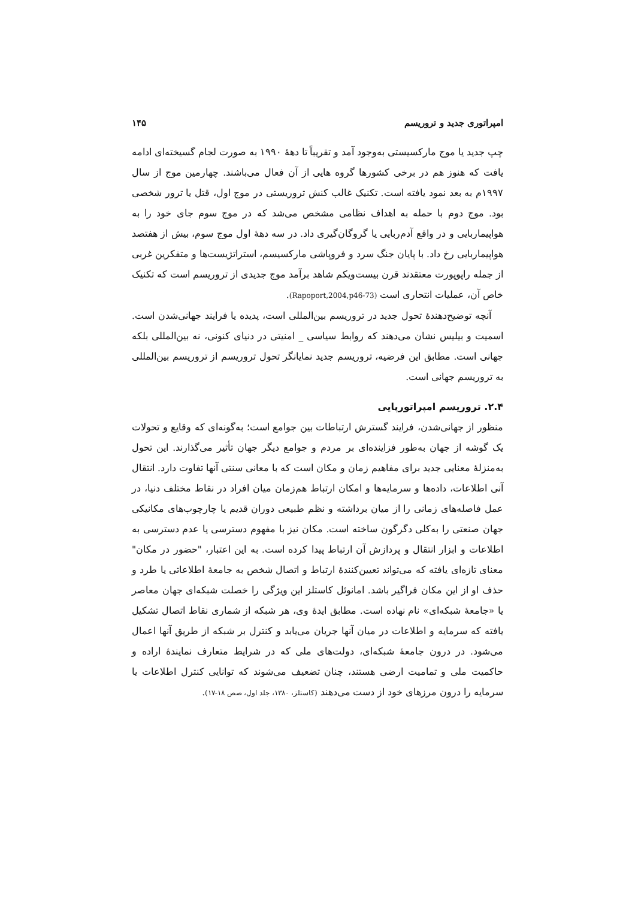امپراتوری جدید و تروریسم ۱۴۵
چپ جدید یا موج مارکسیستی به‌وجود آمد و تقریباً تا دههٔ ۱۹۹۰ به صورت لجام گسیخته‌ای ادامه یافت که هنوز هم در برخی کشورها گروه هایی از آن فعال می‌باشند. چهارمین موج از سال ۱۹۹۷م به بعد نمود یافته است. تکنیک غالب کنش تروریستی در موج اول، قتل یا ترور شخصی بود. موج دوم با حمله به اهداف نظامی مشخص می‌شد که در موج سوم جای خود را به هواپیماربایی و در واقع آدم‌ربایی یا گروگان‌گیری داد. در سه دههٔ اول موج سوم، بیش از هفتصد هواپیماربایی رخ داد. با پایان جنگ سرد و فروپاشی مارکسیسم، استراتژیست‌ها و متفکرین غربی از جمله راپوپورت معتقدند قرن بیست‌ویکم شاهد برآمد موج جدیدی از تروریسم است که تکنیک خاص آن، عملیات انتحاری است (Rapoport,2004,p46-73).
آنچه توضیح‌دهندهٔ تحول جدید در تروریسم بین‌المللی است، پدیده یا فرایند جهانی‌شدن است. اسمیت و بیلیس نشان می‌دهند که روابط سیاسی _ امنیتی در دنیای کنونی، نه بین‌المللی بلکه جهانی است. مطابق این فرضیه، تروریسم جدید نمایانگر تحول تروریسم از تروریسم بین‌المللی به تروریسم جهانی است.
۲.۴. تروریسم امپراتورپایی
منظور از جهانی‌شدن، فرایند گسترش ارتباطات بین جوامع است؛ به‌گونه‌ای که وقایع و تحولات یک گوشه از جهان به‌طور فزاینده‌ای بر مردم و جوامع دیگر جهان تأثیر می‌گذارند. این تحول به‌منزلهٔ معنایی جدید برای مفاهیم زمان و مکان است که با معانی سنتی آنها تفاوت دارد. انتقال آنی اطلاعات، داده‌ها و سرمایه‌ها و امکان ارتباط هم‌زمان میان افراد در نقاط مختلف دنیا، در عمل فاصله‌های زمانی را از میان برداشته و نظم طبیعی دوران قدیم یا چارچوب‌های مکانیکی جهان صنعتی را به‌کلی دگرگون ساخته است. مکان نیز با مفهوم دسترسی یا عدم دسترسی به اطلاعات و ابزار انتقال و پردازش آن ارتباط پیدا کرده است. به این اعتبار، "حضور در مکان" معنای تازه‌ای یافته که می‌تواند تعیین‌کنندهٔ ارتباط و اتصال شخص به جامعهٔ اطلاعاتی یا طرد و حذف او از این مکان فراگیر باشد. امانوئل کاستلز این ویژگی را خصلت شبکه‌ای جهان معاصر یا «جامعهٔ شبکه‌ای» نام نهاده است. مطابق ایدهٔ وی، هر شبکه از شماری نقاط اتصال تشکیل یافته که سرمایه و اطلاعات در میان آنها جریان می‌یابد و کنترل بر شبکه از طریق آنها اعمال می‌شود. در درون جامعهٔ شبکه‌ای، دولت‌های ملی که در شرایط متعارف نمایندهٔ اراده و حاکمیت ملی و تمامیت ارضی هستند، چنان تضعیف می‌شوند که توانایی کنترل اطلاعات یا سرمایه را درون مرزهای خود از دست می‌دهند (کاستلز، ۱۳۸۰، جلد اول، صص ۱۸-۱۷).